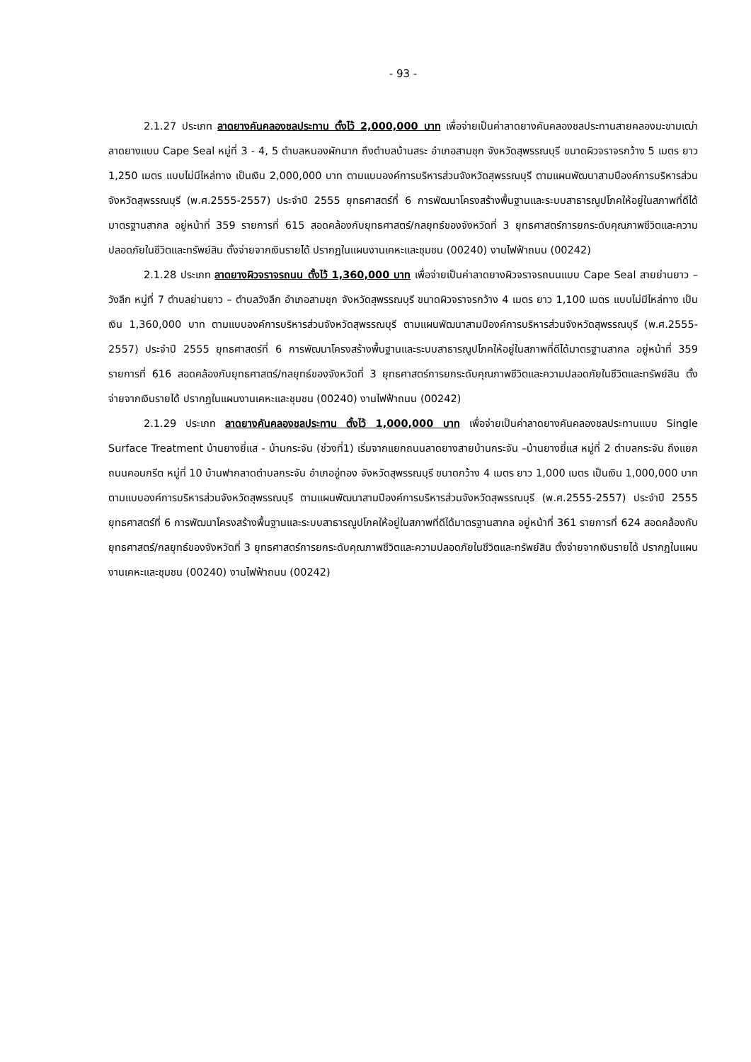- 93 -
2.1.27 ประเภท ลาดยางคันคลองชลประทาน ตั้งไว้ 2,000,000 บาท เพื่อจ่ายเป็นค่าลาดยางคันคลองชลประทานสายคลองมะขามเฒ่า ลาดยางแบบ Cape Seal หมู่ที่ 3 - 4, 5 ตำบลหนองผักนาก ถึงตำบลบ้านสระ อำเภอสามชุก จังหวัดสุพรรณบุรี ขนาดผิวจราจรกว้าง 5 เมตร ยาว 1,250 เมตร แบบไม่มีไหล่ทาง เป็นเงิน 2,000,000 บาท ตามแบบองค์การบริหารส่วนจังหวัดสุพรรณบุรี ตามแผนพัฒนาสามปีองค์การบริหารส่วนจังหวัดสุพรรณบุรี (พ.ศ.2555-2557) ประจำปี 2555 ยุทธศาสตร์ที่ 6 การพัฒนาโครงสร้างพื้นฐานและระบบสาธารณูปโภคให้อยู่ในสภาพที่ดีได้มาตรฐานสากล อยู่หน้าที่ 359 รายการที่ 615 สอดคล้องกับยุทธศาสตร์/กลยุทธ์ของจังหวัดที่ 3 ยุทธศาสตร์การยกระดับคุณภาพชีวิตและความปลอดภัยในชีวิตและทรัพย์สิน ตั้งจ่ายจากเงินรายได้ ปรากฏในแผนงานเคหะและชุมชน (00240) งานไฟฟ้าถนน (00242)
2.1.28 ประเภท ลาดยางผิวจราจรถนน ตั้งไว้ 1,360,000 บาท เพื่อจ่ายเป็นค่าลาดยางผิวจราจรถนนแบบ Cape Seal สายย่านยาว – วังลึก หมู่ที่ 7 ตำบลย่านยาว – ตำบลวังลึก อำเภอสามชุก จังหวัดสุพรรณบุรี ขนาดผิวจราจรกว้าง 4 เมตร ยาว 1,100 เมตร แบบไม่มีไหล่ทาง เป็นเงิน 1,360,000 บาท ตามแบบองค์การบริหารส่วนจังหวัดสุพรรณบุรี ตามแผนพัฒนาสามปีองค์การบริหารส่วนจังหวัดสุพรรณบุรี (พ.ศ.2555-2557) ประจำปี 2555 ยุทธศาสตร์ที่ 6 การพัฒนาโครงสร้างพื้นฐานและระบบสาธารณูปโภคให้อยู่ในสภาพที่ดีได้มาตรฐานสากล อยู่หน้าที่ 359 รายการที่ 616 สอดคล้องกับยุทธศาสตร์/กลยุทธ์ของจังหวัดที่ 3 ยุทธศาสตร์การยกระดับคุณภาพชีวิตและความปลอดภัยในชีวิตและทรัพย์สิน ตั้งจ่ายจากเงินรายได้ ปรากฏในแผนงานเคหะและชุมชน (00240) งานไฟฟ้าถนน (00242)
2.1.29 ประเภท ลาดยางคันคลองชลประทาน ตั้งไว้ 1,000,000 บาท เพื่อจ่ายเป็นค่าลาดยางคันคลองชลประทานแบบ Single Surface Treatment บ้านยางยี่แส - บ้านกระจัน (ช่วงที่1) เริ่มจากแยกถนนลาดยางสายบ้านกระจัน –บ้านยางยี่แส หมู่ที่ 2 ตำบลกระจัน ถึงแยกถนนคอนกรีต หมู่ที่ 10 บ้านฟากลาดตำบลกระจัน อำเภออู่ทอง จังหวัดสุพรรณบุรี ขนาดกว้าง 4 เมตร ยาว 1,000 เมตร เป็นเงิน 1,000,000 บาท ตามแบบองค์การบริหารส่วนจังหวัดสุพรรณบุรี ตามแผนพัฒนาสามปีองค์การบริหารส่วนจังหวัดสุพรรณบุรี (พ.ศ.2555-2557) ประจำปี 2555 ยุทธศาสตร์ที่ 6 การพัฒนาโครงสร้างพื้นฐานและระบบสาธารณูปโภคให้อยู่ในสภาพที่ดีได้มาตรฐานสากล อยู่หน้าที่ 361 รายการที่ 624 สอดคล้องกับยุทธศาสตร์/กลยุทธ์ของจังหวัดที่ 3 ยุทธศาสตร์การยกระดับคุณภาพชีวิตและความปลอดภัยในชีวิตและทรัพย์สิน ตั้งจ่ายจากเงินรายได้ ปรากฏในแผนงานเคหะและชุมชน (00240) งานไฟฟ้าถนน (00242)